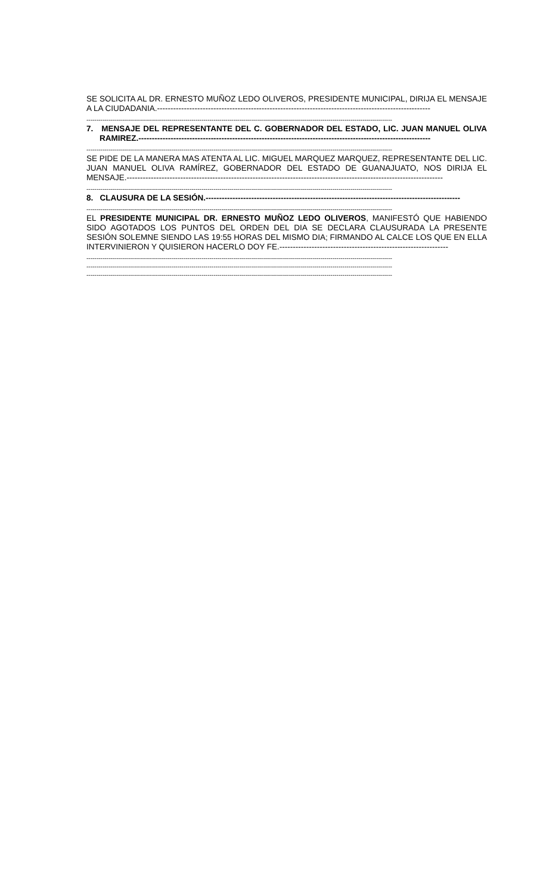SE SOLICITA AL DR. ERNESTO MUÑOZ LEDO OLIVEROS, PRESIDENTE MUNICIPAL, DIRIJA EL MENSAJE A LA CIUDADANIA.------------------------------------------------------------------------------------------------------
----------------------------------------------------------------------------------------------------------------------------------------------------------
7. MENSAJE DEL REPRESENTANTE DEL C. GOBERNADOR DEL ESTADO, LIC. JUAN MANUEL OLIVA RAMIREZ.-------------------------------------------------------------------------------------------------------------
----------------------------------------------------------------------------------------------------------------------------------------------------------
SE PIDE DE LA MANERA MAS ATENTA AL LIC. MIGUEL MARQUEZ MARQUEZ, REPRESENTANTE DEL LIC. JUAN MANUEL OLIVA RAMÍREZ, GOBERNADOR DEL ESTADO DE GUANAJUATO, NOS DIRIJA EL MENSAJE.----------------------------------------------------------------------------------------------------------------------
----------------------------------------------------------------------------------------------------------------------------------------------------------
8. CLAUSURA DE LA SESIÓN.-----------------------------------------------------------------------------------------------
----------------------------------------------------------------------------------------------------------------------------------------------------------
EL PRESIDENTE MUNICIPAL DR. ERNESTO MUÑOZ LEDO OLIVEROS, MANIFESTÓ QUE HABIENDO SIDO AGOTADOS LOS PUNTOS DEL ORDEN DEL DIA SE DECLARA CLAUSURADA LA PRESENTE SESIÓN SOLEMNE SIENDO LAS 19:55 HORAS DEL MISMO DIA; FIRMANDO AL CALCE LOS QUE EN ELLA INTERVINIERON Y QUISIERON HACERLO DOY FE.---------------------------------------------------------------
----------------------------------------------------------------------------------------------------------------------------------------------------------
----------------------------------------------------------------------------------------------------------------------------------------------------------
----------------------------------------------------------------------------------------------------------------------------------------------------------